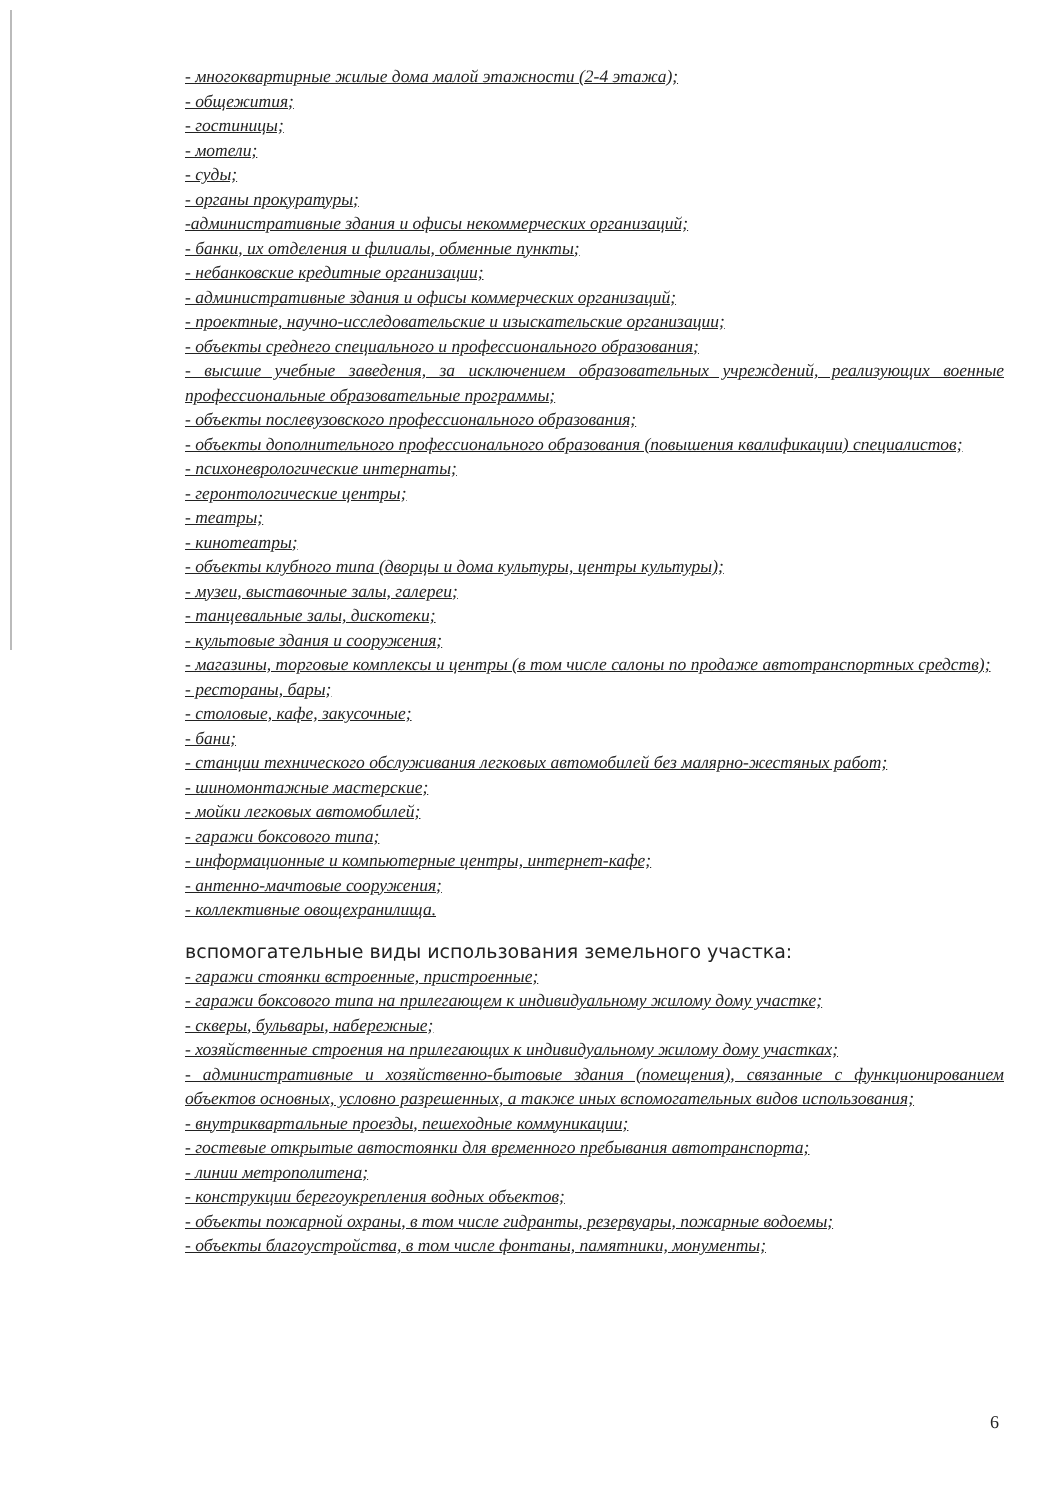- многоквартирные жилые дома малой этажности (2-4 этажа);
- общежития;
- гостиницы;
- мотели;
- суды;
- органы прокуратуры;
-административные здания и офисы некоммерческих организаций;
- банки, их отделения и филиалы, обменные пункты;
- небанковские кредитные организации;
- административные здания и офисы коммерческих организаций;
- проектные, научно-исследовательские и изыскательские организации;
- объекты среднего специального и профессионального образования;
- высшие учебные заведения, за исключением образовательных учреждений, реализующих военные профессиональные образовательные программы;
- объекты послевузовского профессионального образования;
- объекты дополнительного профессионального образования (повышения квалификации) специалистов;
- психоневрологические интернаты;
- геронтологические центры;
- театры;
- кинотеатры;
- объекты клубного типа (дворцы и дома культуры, центры культуры);
- музеи, выставочные залы, галереи;
- танцевальные залы, дискотеки;
- культовые здания и сооружения;
- магазины, торговые комплексы и центры (в том числе салоны по продаже автотранспортных средств);
- рестораны, бары;
- столовые, кафе, закусочные;
- бани;
- станции технического обслуживания легковых автомобилей без малярно-жестяных работ;
- шиномонтажные мастерские;
- мойки легковых автомобилей;
- гаражи боксового типа;
- информационные и компьютерные центры, интернет-кафе;
- антенно-мачтовые сооружения;
- коллективные овощехранилища.
вспомогательные виды использования земельного участка:
- гаражи стоянки встроенные, пристроенные;
- гаражи боксового типа на прилегающем к индивидуальному жилому дому участке;
- скверы, бульвары, набережные;
- хозяйственные строения на прилегающих к индивидуальному жилому дому участках;
- административные и хозяйственно-бытовые здания (помещения), связанные с функционированием объектов основных, условно разрешенных, а также иных вспомогательных видов использования;
- внутриквартальные проезды, пешеходные коммуникации;
- гостевые открытые автостоянки для временного пребывания автотранспорта;
- линии метрополитена;
- конструкции берегоукрепления водных объектов;
- объекты пожарной охраны, в том числе гидранты, резервуары, пожарные водоемы;
- объекты благоустройства, в том числе фонтаны, памятники, монументы;
6